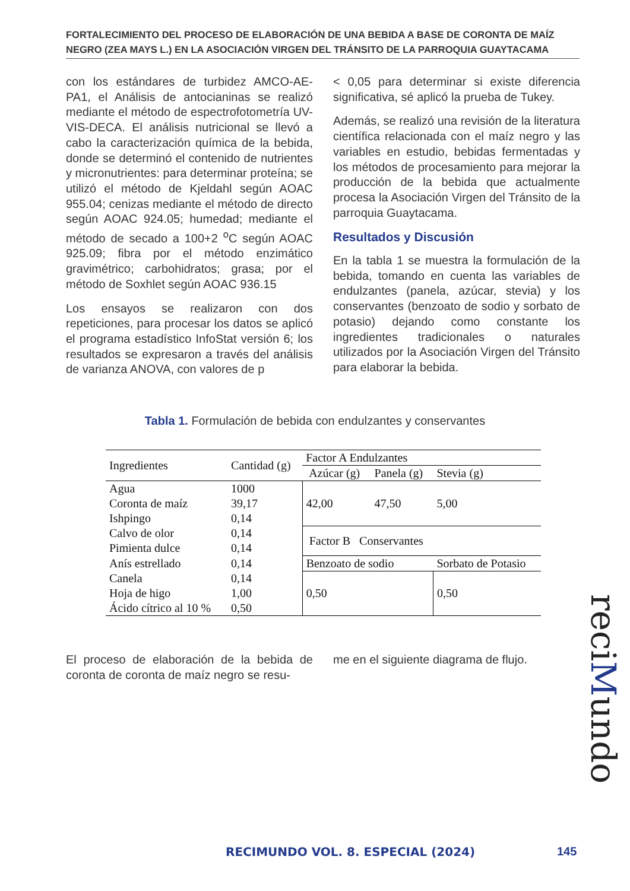FORTALECIMIENTO DEL PROCESO DE ELABORACIÓN DE UNA BEBIDA A BASE DE CORONTA DE MAÍZ NEGRO (ZEA MAYS L.) EN LA ASOCIACIÓN VIRGEN DEL TRÁNSITO DE LA PARROQUIA GUAYTACAMA
con los estándares de turbidez AMCO-AE-PA1, el Análisis de antocianinas se realizó mediante el método de espectrofotometría UV-VIS-DECA. El análisis nutricional se llevó a cabo la caracterización química de la bebida, donde se determinó el contenido de nutrientes y micronutrientes: para determinar proteína; se utilizó el método de Kjeldahl según AOAC 955.04; cenizas mediante el método de directo según AOAC 924.05; humedad; mediante el método de secado a 100+2 <sup>o</sup>C según AOAC 925.09; fibra por el método enzimático gravimétrico; carbohidratos; grasa; por el método de Soxhlet según AOAC 936.15
Los ensayos se realizaron con dos repeticiones, para procesar los datos se aplicó el programa estadístico InfoStat versión 6; los resultados se expresaron a través del análisis de varianza ANOVA, con valores de p
< 0,05 para determinar si existe diferencia significativa, sé aplicó la prueba de Tukey.
Además, se realizó una revisión de la literatura científica relacionada con el maíz negro y las variables en estudio, bebidas fermentadas y los métodos de procesamiento para mejorar la producción de la bebida que actualmente procesa la Asociación Virgen del Tránsito de la parroquia Guaytacama.
Resultados y Discusión
En la tabla 1 se muestra la formulación de la bebida, tomando en cuenta las variables de endulzantes (panela, azúcar, stevia) y los conservantes (benzoato de sodio y sorbato de potasio) dejando como constante los ingredientes tradicionales o naturales utilizados por la Asociación Virgen del Tránsito para elaborar la bebida.
Tabla 1. Formulación de bebida con endulzantes y conservantes
| Ingredientes | Cantidad (g) | Factor A Endulzantes | | |
| --- | --- | --- | --- | --- |
| | | Azúcar (g) | Panela (g) | Stevia (g) |
| Agua | 1000 | 42,00 | 47,50 | 5,00 |
| Coronta de maíz | 39,17 | | | |
| Ishpingo | 0,14 | | | |
| Calvo de olor | 0,14 | Factor B Conservantes | | |
| Pimienta dulce | 0,14 | | | |
| Anís estrellado | 0,14 | Benzoato de sodio | | Sorbato de Potasio |
| Canela | 0,14 | 0,50 | | 0,50 |
| Hoja de higo | 1,00 | | | |
| Ácido cítrico al 10 % | 0,50 | | | |
El proceso de elaboración de la bebida de coronta de coronta de maíz negro se resu-
me en el siguiente diagrama de flujo.
reciMundo
RECIMUNDO VOL. 8. ESPECIAL (2024)
145